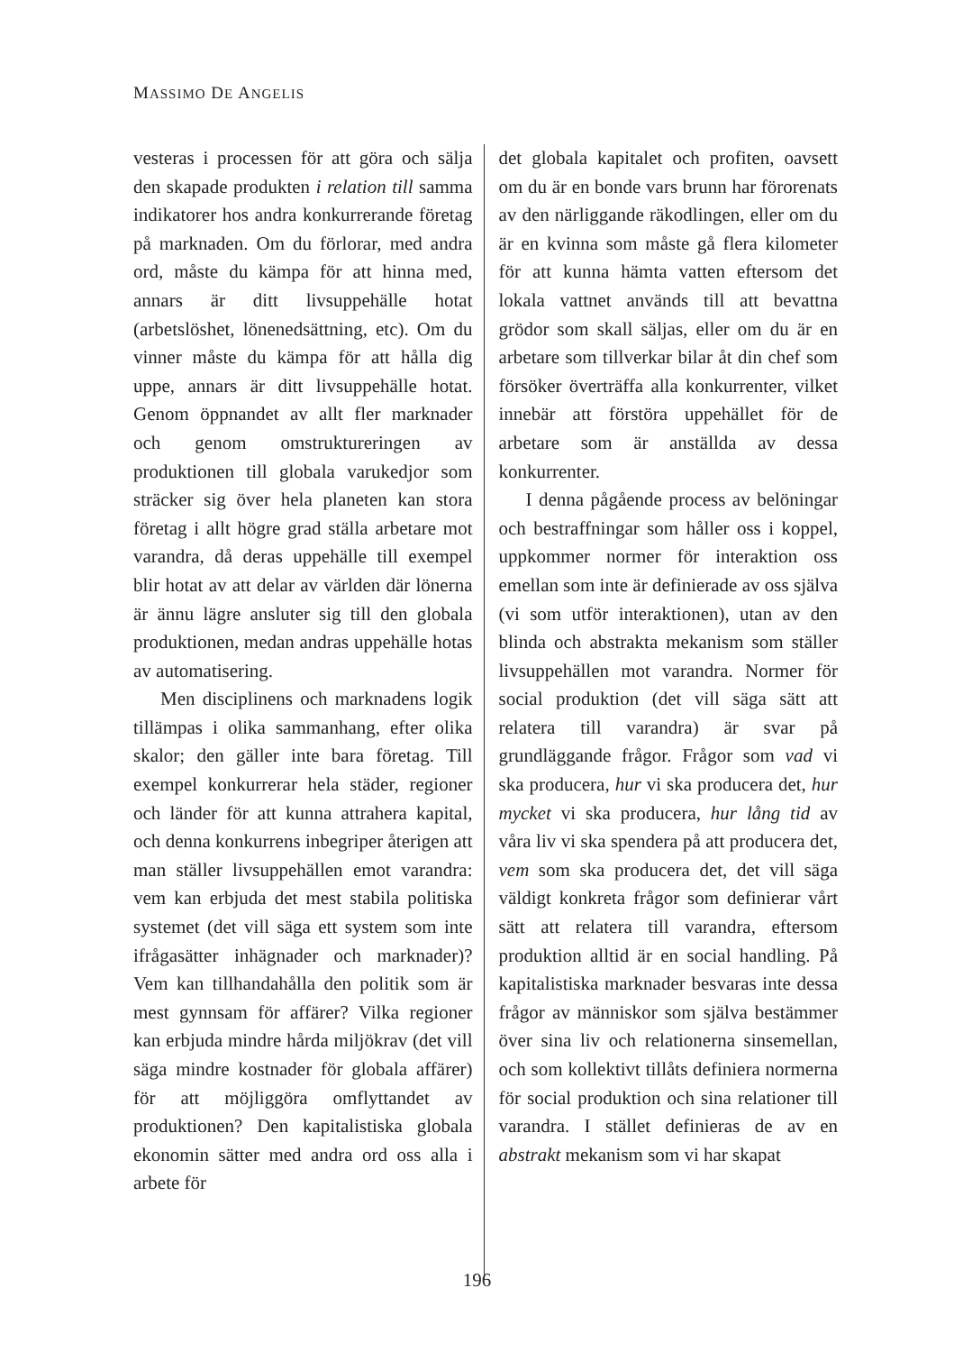MASSIMO DE ANGELIS
vesteras i processen för att göra och sälja den skapade produkten i relation till samma indikatorer hos andra konkurrerande företag på marknaden. Om du förlorar, med andra ord, måste du kämpa för att hinna med, annars är ditt livsuppehälle hotat (arbetslöshet, lönenedsättning, etc). Om du vinner måste du kämpa för att hålla dig uppe, annars är ditt livsuppehälle hotat. Genom öppnandet av allt fler marknader och genom omstruktureringen av produktionen till globala varukedjor som sträcker sig över hela planeten kan stora företag i allt högre grad ställa arbetare mot varandra, då deras uppehälle till exempel blir hotat av att delar av världen där lönerna är ännu lägre ansluter sig till den globala produktionen, medan andras uppehälle hotas av automatisering.
Men disciplinens och marknadens logik tillämpas i olika sammanhang, efter olika skalor; den gäller inte bara företag. Till exempel konkurrerar hela städer, regioner och länder för att kunna attrahera kapital, och denna konkurrens inbegriper återigen att man ställer livsuppehällen emot varandra: vem kan erbjuda det mest stabila politiska systemet (det vill säga ett system som inte ifrågasätter inhägnader och marknader)? Vem kan tillhandahålla den politik som är mest gynnsam för affärer? Vilka regioner kan erbjuda mindre hårda miljökrav (det vill säga mindre kostnader för globala affärer) för att möjliggöra omflyttandet av produktionen? Den kapitalistiska globala ekonomin sätter med andra ord oss alla i arbete för
det globala kapitalet och profiten, oavsett om du är en bonde vars brunn har förorenats av den närliggande räkodlingen, eller om du är en kvinna som måste gå flera kilometer för att kunna hämta vatten eftersom det lokala vattnet används till att bevattna grödor som skall säljas, eller om du är en arbetare som tillverkar bilar åt din chef som försöker överträffa alla konkurrenter, vilket innebär att förstöra uppehället för de arbetare som är anställda av dessa konkurrenter.
I denna pågående process av belöningar och bestraffningar som håller oss i koppel, uppkommer normer för interaktion oss emellan som inte är definierade av oss själva (vi som utför interaktionen), utan av den blinda och abstrakta mekanism som ställer livsuppehällen mot varandra. Normer för social produktion (det vill säga sätt att relatera till varandra) är svar på grundläggande frågor. Frågor som vad vi ska producera, hur vi ska producera det, hur mycket vi ska producera, hur lång tid av våra liv vi ska spendera på att producera det, vem som ska producera det, det vill säga väldigt konkreta frågor som definierar vårt sätt att relatera till varandra, eftersom produktion alltid är en social handling. På kapitalistiska marknader besvaras inte dessa frågor av människor som själva bestämmer över sina liv och relationerna sinsemellan, och som kollektivt tillåts definiera normerna för social produktion och sina relationer till varandra. I stället definieras de av en abstrakt mekanism som vi har skapat
196